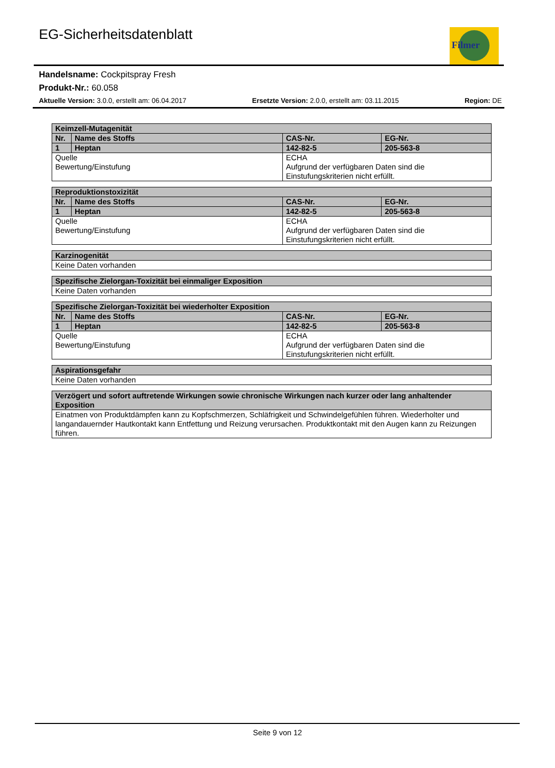EG-Sicherheitsdatenblatt Filmer
Handelsname: Cockpitspray Fresh
Produkt-Nr.: 60.058
Aktuelle Version: 3.0.0, erstellt am: 06.04.2017 Ersetzte Version: 2.0.0, erstellt am: 03.11.2015 Region: DE
| Keimzell-Mutagenität | | | |
| --- | --- | --- | --- |
| Nr. | Name des Stoffs | CAS-Nr. | EG-Nr. |
| 1 | Heptan | 142-82-5 | 205-563-8 |
| Quelle Bewertung/Einstufung | | ECHA Aufgrund der verfügbaren Daten sind die Einstufungskriterien nicht erfüllt. | |
| Reproduktionstoxizität | | | |
| --- | --- | --- | --- |
| Nr. | Name des Stoffs | CAS-Nr. | EG-Nr. |
| 1 | Heptan | 142-82-5 | 205-563-8 |
| Quelle Bewertung/Einstufung | | ECHA Aufgrund der verfügbaren Daten sind die Einstufungskriterien nicht erfüllt. | |
| Karzinogenität |
| --- |
| Keine Daten vorhanden |
| Spezifische Zielorgan-Toxizität bei einmaliger Exposition |
| --- |
| Keine Daten vorhanden |
| Spezifische Zielorgan-Toxizität bei wiederholter Exposition | | | |
| --- | --- | --- | --- |
| Nr. | Name des Stoffs | CAS-Nr. | EG-Nr. |
| 1 | Heptan | 142-82-5 | 205-563-8 |
| Quelle Bewertung/Einstufung | | ECHA Aufgrund der verfügbaren Daten sind die Einstufungskriterien nicht erfüllt. | |
| Aspirationsgefahr |
| --- |
| Keine Daten vorhanden |
| Verzögert und sofort auftretende Wirkungen sowie chronische Wirkungen nach kurzer oder lang anhaltender Exposition |
| --- |
| Einatmen von Produktdämpfen kann zu Kopfschmerzen, Schläfrigkeit und Schwindelgefühlen führen. Wiederholter und langandauernder Hautkontakt kann Entfettung und Reizung verursachen. Produktkontakt mit den Augen kann zu Reizungen führen. |
Seite 9 von 12